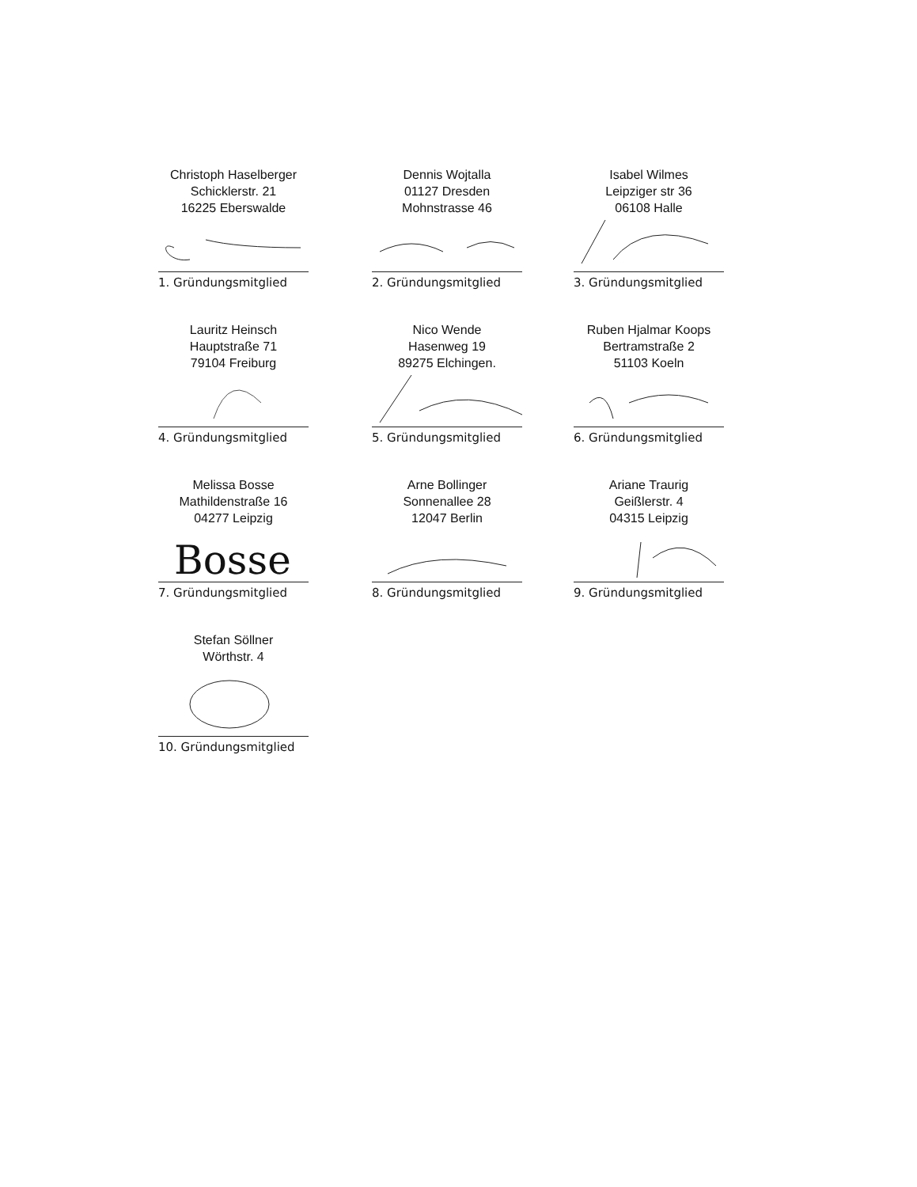Christoph Haselberger
Schicklerstr. 21
16225 Eberswalde
1. Gründungsmitglied
Dennis Wojtalla
01127 Dresden
Mohnstrasse 46
2. Gründungsmitglied
Isabel Wilmes
Leipziger str 36
06108 Halle
3. Gründungsmitglied
Lauritz Heinsch
Hauptstraße 71
79104 Freiburg
4. Gründungsmitglied
Nico Wende
Hasenweg 19
89275 Elchingen.
5. Gründungsmitglied
Ruben Hjalmar Koops
Bertramstraße 2
51103 Koeln
6. Gründungsmitglied
Melissa Bosse
Mathildenstraße 16
04277 Leipzig
Bosse
7. Gründungsmitglied
Arne Bollinger
Sonnenallee 28
12047 Berlin
8. Gründungsmitglied
Ariane Traurig
Geißlerstr. 4
04315 Leipzig
9. Gründungsmitglied
Stefan Söllner
Wörthstr. 4
10. Gründungsmitglied